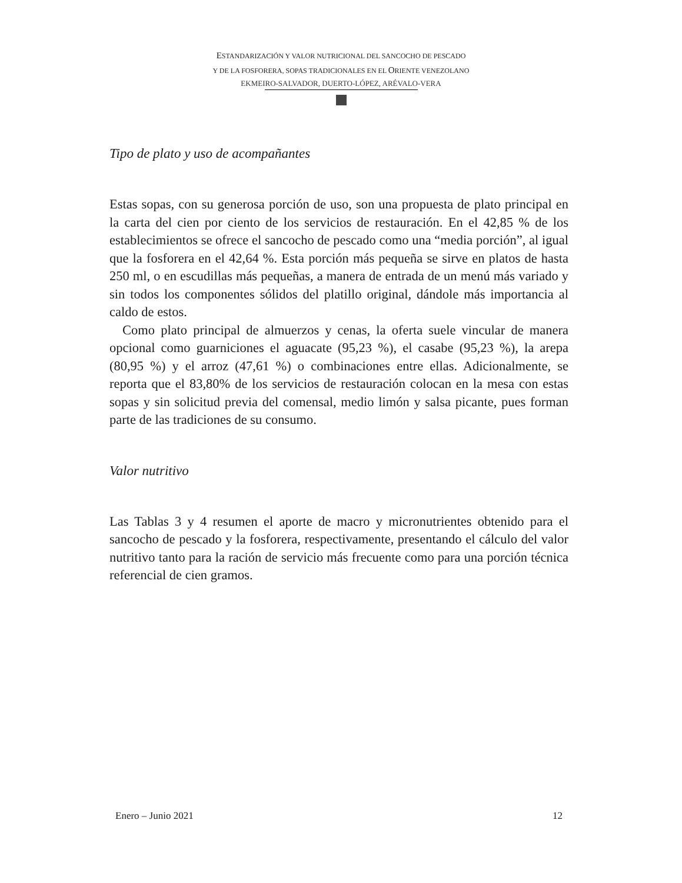ESTANDARIZACIÓN Y VALOR NUTRICIONAL DEL SANCOCHO DE PESCADO
Y DE LA FOSFORERA, SOPAS TRADICIONALES EN EL ORIENTE VENEZOLANO
EKMEIRO-SALVADOR, DUERTO-LÓPEZ, ARÉVALO-VERA
Tipo de plato y uso de acompañantes
Estas sopas, con su generosa porción de uso, son una propuesta de plato principal en la carta del cien por ciento de los servicios de restauración. En el 42,85 % de los establecimientos se ofrece el sancocho de pescado como una “media porción”, al igual que la fosforera en el 42,64 %. Esta porción más pequeña se sirve en platos de hasta 250 ml, o en escudillas más pequeñas, a manera de entrada de un menú más variado y sin todos los componentes sólidos del platillo original, dándole más importancia al caldo de estos.
Como plato principal de almuerzos y cenas, la oferta suele vincular de manera opcional como guarniciones el aguacate (95,23 %), el casabe (95,23 %), la arepa (80,95 %) y el arroz (47,61 %) o combinaciones entre ellas. Adicionalmente, se reporta que el 83,80% de los servicios de restauración colocan en la mesa con estas sopas y sin solicitud previa del comensal, medio limón y salsa picante, pues forman parte de las tradiciones de su consumo.
Valor nutritivo
Las Tablas 3 y 4 resumen el aporte de macro y micronutrientes obtenido para el sancocho de pescado y la fosforera, respectivamente, presentando el cálculo del valor nutritivo tanto para la ración de servicio más frecuente como para una porción técnica referencial de cien gramos.
Enero – Junio 2021 12